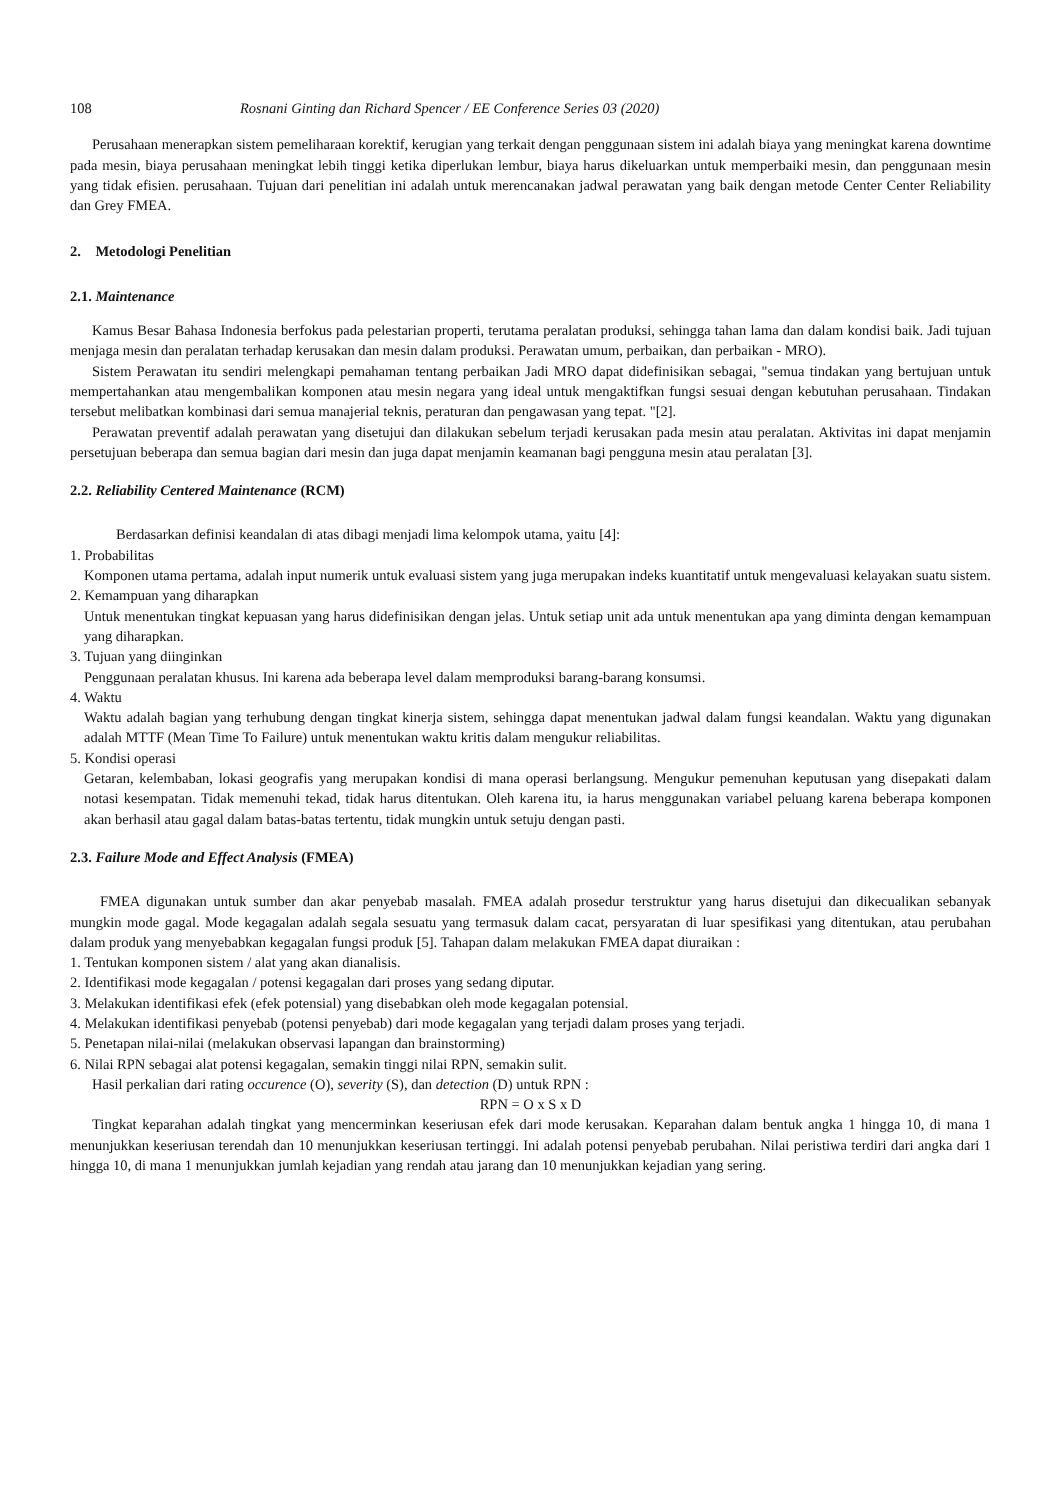108 Rosnani Ginting dan Richard Spencer / EE Conference Series 03 (2020)
Perusahaan menerapkan sistem pemeliharaan korektif, kerugian yang terkait dengan penggunaan sistem ini adalah biaya yang meningkat karena downtime pada mesin, biaya perusahaan meningkat lebih tinggi ketika diperlukan lembur, biaya harus dikeluarkan untuk memperbaiki mesin, dan penggunaan mesin yang tidak efisien. perusahaan. Tujuan dari penelitian ini adalah untuk merencanakan jadwal perawatan yang baik dengan metode Center Center Reliability dan Grey FMEA.
2. Metodologi Penelitian
2.1. Maintenance
Kamus Besar Bahasa Indonesia berfokus pada pelestarian properti, terutama peralatan produksi, sehingga tahan lama dan dalam kondisi baik. Jadi tujuan menjaga mesin dan peralatan terhadap kerusakan dan mesin dalam produksi. Perawatan umum, perbaikan, dan perbaikan - MRO).
Sistem Perawatan itu sendiri melengkapi pemahaman tentang perbaikan Jadi MRO dapat didefinisikan sebagai, "semua tindakan yang bertujuan untuk mempertahankan atau mengembalikan komponen atau mesin negara yang ideal untuk mengaktifkan fungsi sesuai dengan kebutuhan perusahaan. Tindakan tersebut melibatkan kombinasi dari semua manajerial teknis, peraturan dan pengawasan yang tepat. "[2].
Perawatan preventif adalah perawatan yang disetujui dan dilakukan sebelum terjadi kerusakan pada mesin atau peralatan. Aktivitas ini dapat menjamin persetujuan beberapa dan semua bagian dari mesin dan juga dapat menjamin keamanan bagi pengguna mesin atau peralatan [3].
2.2. Reliability Centered Maintenance (RCM)
Berdasarkan definisi keandalan di atas dibagi menjadi lima kelompok utama, yaitu [4]:
1. Probabilitas
Komponen utama pertama, adalah input numerik untuk evaluasi sistem yang juga merupakan indeks kuantitatif untuk mengevaluasi kelayakan suatu sistem.
2. Kemampuan yang diharapkan
Untuk menentukan tingkat kepuasan yang harus didefinisikan dengan jelas. Untuk setiap unit ada untuk menentukan apa yang diminta dengan kemampuan yang diharapkan.
3. Tujuan yang diinginkan
Penggunaan peralatan khusus. Ini karena ada beberapa level dalam memproduksi barang-barang konsumsi.
4. Waktu
Waktu adalah bagian yang terhubung dengan tingkat kinerja sistem, sehingga dapat menentukan jadwal dalam fungsi keandalan. Waktu yang digunakan adalah MTTF (Mean Time To Failure) untuk menentukan waktu kritis dalam mengukur reliabilitas.
5. Kondisi operasi
Getaran, kelembaban, lokasi geografis yang merupakan kondisi di mana operasi berlangsung. Mengukur pemenuhan keputusan yang disepakati dalam notasi kesempatan. Tidak memenuhi tekad, tidak harus ditentukan. Oleh karena itu, ia harus menggunakan variabel peluang karena beberapa komponen akan berhasil atau gagal dalam batas-batas tertentu, tidak mungkin untuk setuju dengan pasti.
2.3. Failure Mode and Effect Analysis (FMEA)
FMEA digunakan untuk sumber dan akar penyebab masalah. FMEA adalah prosedur terstruktur yang harus disetujui dan dikecualikan sebanyak mungkin mode gagal. Mode kegagalan adalah segala sesuatu yang termasuk dalam cacat, persyaratan di luar spesifikasi yang ditentukan, atau perubahan dalam produk yang menyebabkan kegagalan fungsi produk [5]. Tahapan dalam melakukan FMEA dapat diuraikan :
1. Tentukan komponen sistem / alat yang akan dianalisis.
2. Identifikasi mode kegagalan / potensi kegagalan dari proses yang sedang diputar.
3. Melakukan identifikasi efek (efek potensial) yang disebabkan oleh mode kegagalan potensial.
4. Melakukan identifikasi penyebab (potensi penyebab) dari mode kegagalan yang terjadi dalam proses yang terjadi.
5. Penetapan nilai-nilai (melakukan observasi lapangan dan brainstorming)
6. Nilai RPN sebagai alat potensi kegagalan, semakin tinggi nilai RPN, semakin sulit.
Hasil perkalian dari rating occurence (O), severity (S), dan detection (D) untuk RPN :
RPN = O x S x D
Tingkat keparahan adalah tingkat yang mencerminkan keseriusan efek dari mode kerusakan. Keparahan dalam bentuk angka 1 hingga 10, di mana 1 menunjukkan keseriusan terendah dan 10 menunjukkan keseriusan tertinggi. Ini adalah potensi penyebab perubahan. Nilai peristiwa terdiri dari angka dari 1 hingga 10, di mana 1 menunjukkan jumlah kejadian yang rendah atau jarang dan 10 menunjukkan kejadian yang sering.